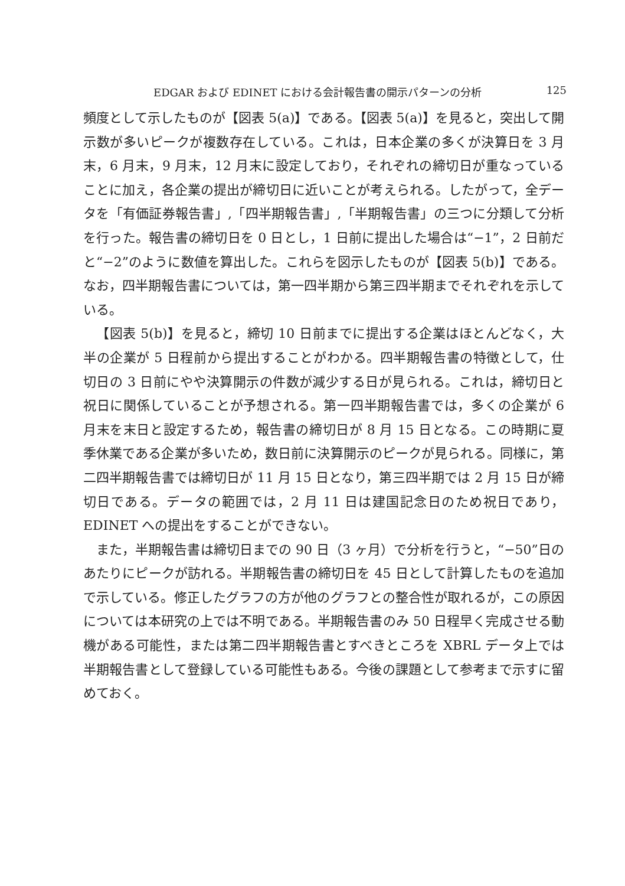EDGAR および EDINET における会計報告書の開示パターンの分析 125
頻度として示したものが【図表 5(a)】である。【図表 5(a)】を見ると，突出して開示数が多いピークが複数存在している。これは，日本企業の多くが決算日を 3 月末，6 月末，9 月末，12 月末に設定しており，それぞれの締切日が重なっていることに加え，各企業の提出が締切日に近いことが考えられる。したがって，全データを「有価証券報告書」,「四半期報告書」,「半期報告書」の三つに分類して分析を行った。報告書の締切日を 0 日とし，1 日前に提出した場合は“−1”，2 日前だと“−2”のように数値を算出した。これらを図示したものが【図表 5(b)】である。なお，四半期報告書については，第一四半期から第三四半期までそれぞれを示している。
【図表 5(b)】を見ると，締切 10 日前までに提出する企業はほとんどなく，大半の企業が 5 日程前から提出することがわかる。四半期報告書の特徴として，仕切日の 3 日前にやや決算開示の件数が減少する日が見られる。これは，締切日と祝日に関係していることが予想される。第一四半期報告書では，多くの企業が 6 月末を末日と設定するため，報告書の締切日が 8 月 15 日となる。この時期に夏季休業である企業が多いため，数日前に決算開示のピークが見られる。同様に，第二四半期報告書では締切日が 11 月 15 日となり，第三四半期では 2 月 15 日が締切日である。データの範囲では，2 月 11 日は建国記念日のため祝日であり，EDINET への提出をすることができない。
また，半期報告書は締切日までの 90 日（3 ヶ月）で分析を行うと，“−50”日のあたりにピークが訪れる。半期報告書の締切日を 45 日として計算したものを追加で示している。修正したグラフの方が他のグラフとの整合性が取れるが，この原因については本研究の上では不明である。半期報告書のみ 50 日程早く完成させる動機がある可能性，または第二四半期報告書とすべきところを XBRL データ上では半期報告書として登録している可能性もある。今後の課題として参考まで示すに留めておく。